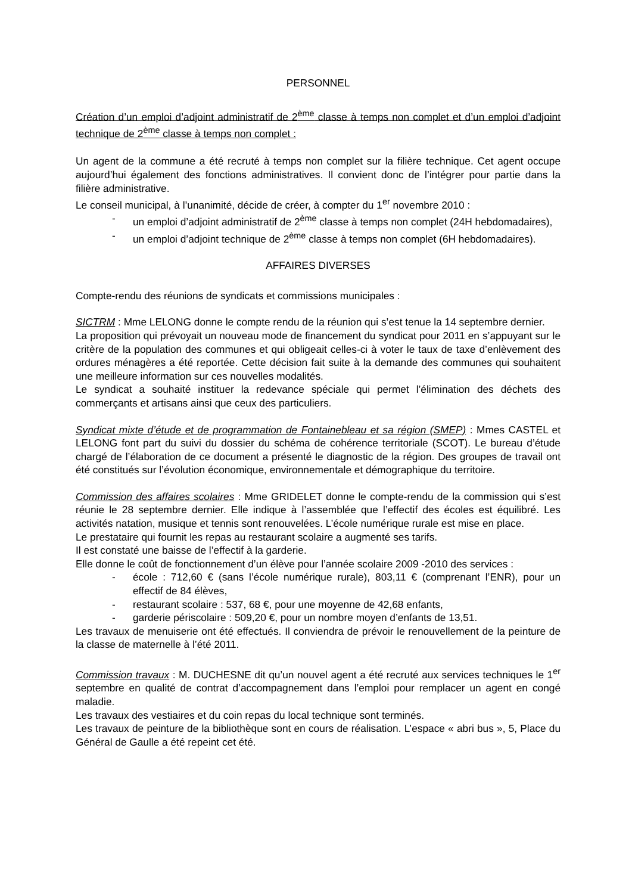PERSONNEL
Création d’un emploi d’adjoint administratif de 2<sup>ème</sup> classe à temps non complet et d’un emploi d’adjoint technique de 2<sup>ème</sup> classe à temps non complet :
Un agent de la commune a été recruté à temps non complet sur la filière technique. Cet agent occupe aujourd’hui également des fonctions administratives. Il convient donc de l’intégrer pour partie dans la filière administrative.
Le conseil municipal, à l’unanimité, décide de créer, à compter du 1<sup>er</sup> novembre 2010 :
- un emploi d’adjoint administratif de 2<sup>ème</sup> classe à temps non complet (24H hebdomadaires),
- un emploi d’adjoint technique de 2<sup>ème</sup> classe à temps non complet (6H hebdomadaires).
AFFAIRES DIVERSES
Compte-rendu des réunions de syndicats et commissions municipales :
SICTRM : Mme LELONG donne le compte rendu de la réunion qui s’est tenue la 14 septembre dernier.
La proposition qui prévoyait un nouveau mode de financement du syndicat pour 2011 en s’appuyant sur le critère de la population des communes et qui obligeait celles-ci à voter le taux de taxe d’enlèvement des ordures ménagères a été reportée. Cette décision fait suite à la demande des communes qui souhaitent une meilleure information sur ces nouvelles modalités.
Le syndicat a souhaité instituer la redevance spéciale qui permet l’élimination des déchets des commerçants et artisans ainsi que ceux des particuliers.
Syndicat mixte d’étude et de programmation de Fontainebleau et sa région (SMEP) : Mmes CASTEL et LELONG font part du suivi du dossier du schéma de cohérence territoriale (SCOT). Le bureau d’étude chargé de l’élaboration de ce document a présenté le diagnostic de la région. Des groupes de travail ont été constitués sur l’évolution économique, environnementale et démographique du territoire.
Commission des affaires scolaires : Mme GRIDELET donne le compte-rendu de la commission qui s’est réunie le 28 septembre dernier. Elle indique à l’assemblée que l’effectif des écoles est équilibré. Les activités natation, musique et tennis sont renouvelées. L’école numérique rurale est mise en place.
Le prestataire qui fournit les repas au restaurant scolaire a augmenté ses tarifs.
Il est constaté une baisse de l’effectif à la garderie.
Elle donne le coût de fonctionnement d’un élève pour l’année scolaire 2009 -2010 des services :
- école : 712,60 € (sans l’école numérique rurale), 803,11 € (comprenant l’ENR), pour un effectif de 84 élèves,
- restaurant scolaire : 537, 68 €, pour une moyenne de 42,68 enfants,
- garderie périscolaire : 509,20 €, pour un nombre moyen d’enfants de 13,51.
Les travaux de menuiserie ont été effectués. Il conviendra de prévoir le renouvellement de la peinture de la classe de maternelle à l’été 2011.
Commission travaux : M. DUCHESNE dit qu’un nouvel agent a été recruté aux services techniques le 1<sup>er</sup> septembre en qualité de contrat d’accompagnement dans l’emploi pour remplacer un agent en congé maladie.
Les travaux des vestiaires et du coin repas du local technique sont terminés.
Les travaux de peinture de la bibliothèque sont en cours de réalisation. L’espace « abri bus », 5, Place du Général de Gaulle a été repeint cet été.